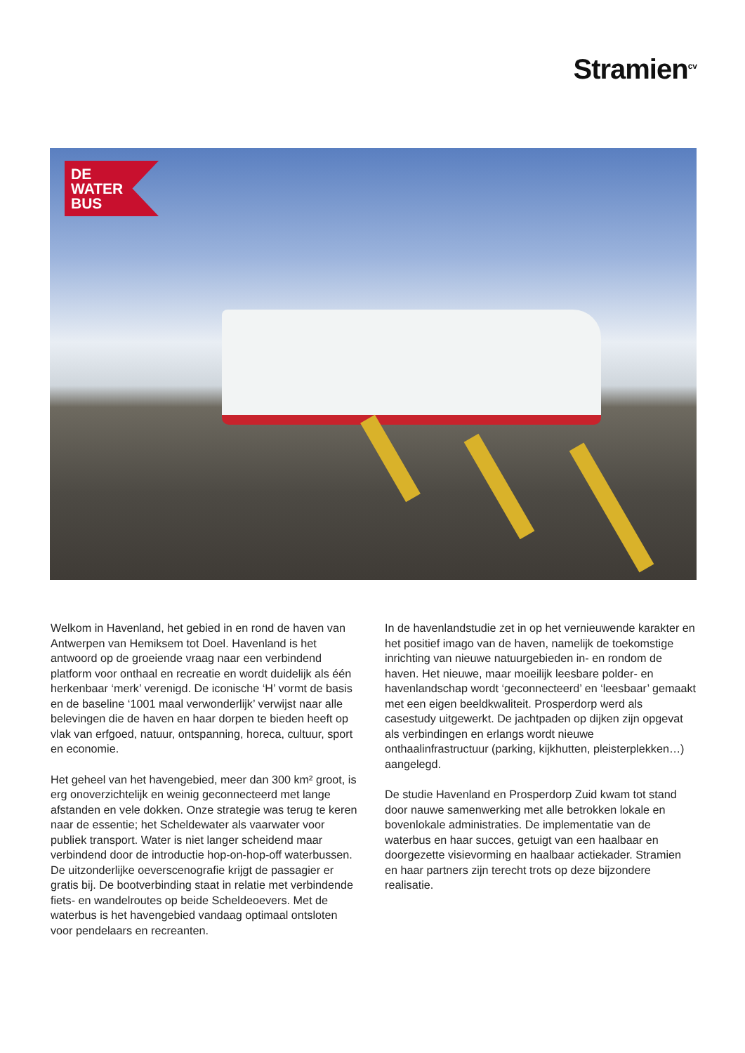Stramien<sup>cv</sup>
DE
WATER
BUS
Welkom in Havenland, het gebied in en rond de haven van Antwerpen van Hemiksem tot Doel. Havenland is het antwoord op de groeiende vraag naar een verbindend platform voor onthaal en recreatie en wordt duidelijk als één herkenbaar ‘merk’ verenigd. De iconische ‘H’ vormt de basis en de baseline ‘1001 maal verwonderlijk’ verwijst naar alle belevingen die de haven en haar dorpen te bieden heeft op vlak van erfgoed, natuur, ontspanning, horeca, cultuur, sport en economie.
Het geheel van het havengebied, meer dan 300 km² groot, is erg onoverzichtelijk en weinig geconnecteerd met lange afstanden en vele dokken. Onze strategie was terug te keren naar de essentie; het Scheldewater als vaarwater voor publiek transport. Water is niet langer scheidend maar verbindend door de introductie hop-on-hop-off waterbussen. De uitzonderlijke oeverscenografie krijgt de passagier er gratis bij. De bootverbinding staat in relatie met verbindende fiets- en wandelroutes op beide Scheldeoevers. Met de waterbus is het havengebied vandaag optimaal ontsloten voor pendelaars en recreanten.
In de havenlandstudie zet in op het vernieuwende karakter en het positief imago van de haven, namelijk de toekomstige inrichting van nieuwe natuurgebieden in- en rondom de haven. Het nieuwe, maar moeilijk leesbare polder- en havenlandschap wordt ‘geconnecteerd’ en ‘leesbaar’ gemaakt met een eigen beeldkwaliteit. Prosperdorp werd als casestudy uitgewerkt. De jachtpaden op dijken zijn opgevat als verbindingen en erlangs wordt nieuwe onthaalinfrastructuur (parking, kijkhutten, pleisterplekken…) aangelegd.
De studie Havenland en Prosperdorp Zuid kwam tot stand door nauwe samenwerking met alle betrokken lokale en bovenlokale administraties. De implementatie van de waterbus en haar succes, getuigt van een haalbaar en doorgezette visievorming en haalbaar actiekader. Stramien en haar partners zijn terecht trots op deze bijzondere realisatie.